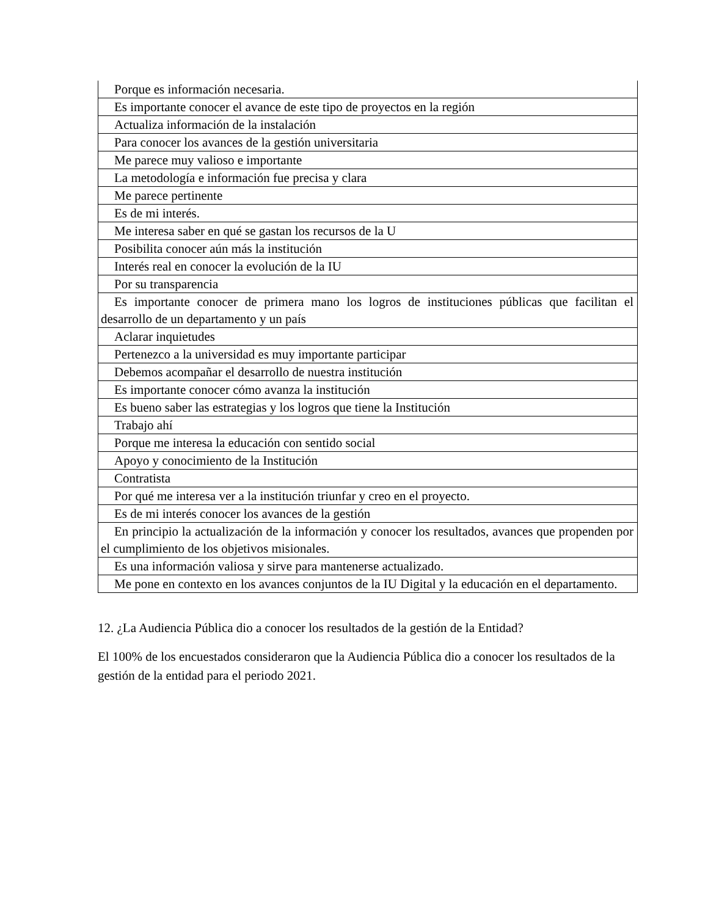| Porque es información necesaria. |
| Es importante conocer el avance de este tipo de proyectos en la región |
| Actualiza información de la instalación |
| Para conocer los avances de la gestión universitaria |
| Me parece muy valioso e importante |
| La metodología e información fue precisa y clara |
| Me parece pertinente |
| Es de mi interés. |
| Me interesa saber en qué se gastan los recursos de la U |
| Posibilita conocer aún más la institución |
| Interés real en conocer la evolución de la IU |
| Por su transparencia |
| Es importante conocer de primera mano los logros de instituciones públicas que facilitan el desarrollo de un departamento y un país |
| Aclarar inquietudes |
| Pertenezco a la universidad es muy importante participar |
| Debemos acompañar el desarrollo de nuestra institución |
| Es importante conocer cómo avanza la institución |
| Es bueno saber las estrategias y los logros que tiene la Institución |
| Trabajo ahí |
| Porque me interesa la educación con sentido social |
| Apoyo y conocimiento de la Institución |
| Contratista |
| Por qué me interesa ver a la institución triunfar y creo en el proyecto. |
| Es de mi interés conocer los avances de la gestión |
| En principio la actualización de la información y conocer los resultados, avances que propenden por el cumplimiento de los objetivos misionales. |
| Es una información valiosa y sirve para mantenerse actualizado. |
| Me pone en contexto en los avances conjuntos de la IU Digital y la educación en el departamento. |
12. ¿La Audiencia Pública dio a conocer los resultados de la gestión de la Entidad?
El 100% de los encuestados consideraron que la Audiencia Pública dio a conocer los resultados de la gestión de la entidad para el periodo 2021.